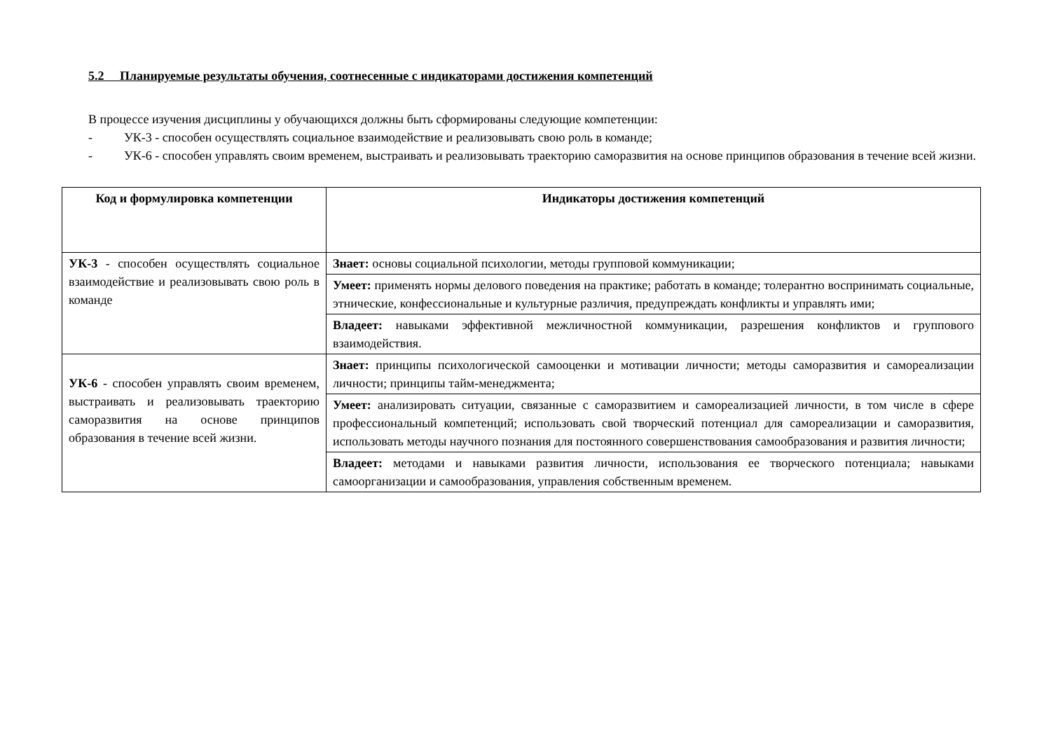5.2 Планируемые результаты обучения, соотнесенные с индикаторами достижения компетенций
В процессе изучения дисциплины у обучающихся должны быть сформированы следующие компетенции:
- УК-3 - способен осуществлять социальное взаимодействие и реализовывать свою роль в команде;
- УК-6 - способен управлять своим временем, выстраивать и реализовывать траекторию саморазвития на основе принципов образования в течение всей жизни.
| Код и формулировка компетенции | Индикаторы достижения компетенций |
| --- | --- |
| УК-3 - способен осуществлять социальное взаимодействие и реализовывать свою роль в команде | Знает: основы социальной психологии, методы групповой коммуникации; |
| | Умеет: применять нормы делового поведения на практике; работать в команде; толерантно воспринимать социальные, этнические, конфессиональные и культурные различия, предупреждать конфликты и управлять ими; |
| | Владеет: навыками эффективной межличностной коммуникации, разрешения конфликтов и группового взаимодействия. |
| УК-6 - способен управлять своим временем, выстраивать и реализовывать траекторию саморазвития на основе принципов образования в течение всей жизни. | Знает: принципы психологической самооценки и мотивации личности; методы саморазвития и самореализации личности; принципы тайм-менеджмента; |
| | Умеет: анализировать ситуации, связанные с саморазвитием и самореализацией личности, в том числе в сфере профессиональный компетенций; использовать свой творческий потенциал для самореализации и саморазвития, использовать методы научного познания для постоянного совершенствования самообразования и развития личности; |
| | Владеет: методами и навыками развития личности, использования ее творческого потенциала; навыками самоорганизации и самообразования, управления собственным временем. |